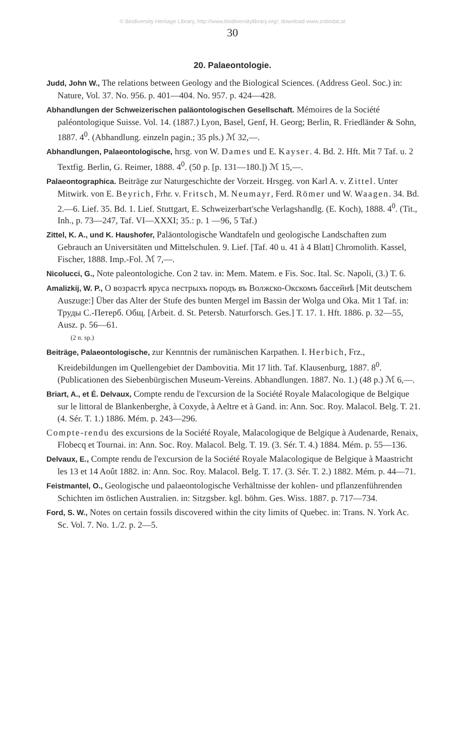© Biodiversity Heritage Library, http://www.biodiversitylibrary.org/; download www.zobodat.at
30
20. Palaeontologie.
Judd, John W., The relations between Geology and the Biological Sciences. (Address Geol. Soc.) in: Nature, Vol. 37. No. 956. p. 401—404. No. 957. p. 424—428.
Abhandlungen der Schweizerischen paläontologischen Gesellschaft. Mémoires de la Société paléontologique Suisse. Vol. 14. (1887.) Lyon, Basel, Genf, H. Georg; Berlin, R. Friedländer & Sohn, 1887. 4<sup>0</sup>. (Abhandlung. einzeln pagin.; 35 pls.) ℳ 32,—.
Abhandlungen, Palaeontologische, hrsg. von W. Dames und E. Kayser. 4. Bd. 2. Hft. Mit 7 Taf. u. 2 Textfig. Berlin, G. Reimer, 1888. 4<sup>0</sup>. (50 p. [p. 131—180.]) ℳ 15,—.
Palaeontographica. Beiträge zur Naturgeschichte der Vorzeit. Hrsgeg. von Karl A. v. Zittel. Unter Mitwirk. von E. Beyrich, Frhr. v. Fritsch, M. Neumayr, Ferd. Römer und W. Waagen. 34. Bd. 2.—6. Lief. 35. Bd. 1. Lief. Stuttgart, E. Schweizerbart'sche Verlagshandlg. (E. Koch), 1888. 4<sup>0</sup>. (Tit., Inh., p. 73—247, Taf. VI—XXXI; 35.: p. 1 —96, 5 Taf.)
Zittel, K. A., und K. Haushofer, Paläontologische Wandtafeln und geologische Landschaften zum Gebrauch an Universitäten und Mittelschulen. 9. Lief. [Taf. 40 u. 41 à 4 Blatt] Chromolith. Kassel, Fischer, 1888. Imp.-Fol. ℳ 7,—.
Nicolucci, G., Note paleontologiche. Con 2 tav. in: Mem. Matem. e Fis. Soc. Ital. Sc. Napoli, (3.) T. 6.
Amalizkij, W. P., О возрастѣ яруса пестрыхъ породъ въ Волжско-Окскомъ бассейнѣ [Mit deutschem Auszuge:] Über das Alter der Stufe des bunten Mergel im Bassin der Wolga und Oka. Mit 1 Taf. in: Труды С.-Петерб. Общ. [Arbeit. d. St. Petersb. Naturforsch. Ges.] T. 17. 1. Hft. 1886. p. 32—55, Ausz. p. 56—61.
(2 n. sp.)
Beiträge, Palaeontologische, zur Kenntnis der rumänischen Karpathen. I. Herbich, Frz., Kreidebildungen im Quellengebiet der Dambovitia. Mit 17 lith. Taf. Klausenburg, 1887. 8<sup>0</sup>. (Publicationen des Siebenbürgischen Museum-Vereins. Abhandlungen. 1887. No. 1.) (48 p.) ℳ 6,—.
Briart, A., et É. Delvaux, Compte rendu de l'excursion de la Société Royale Malacologique de Belgique sur le littoral de Blankenberghe, à Coxyde, à Aeltre et à Gand. in: Ann. Soc. Roy. Malacol. Belg. T. 21. (4. Sér. T. 1.) 1886. Mém. p. 243—296.
Compte-rendu des excursions de la Société Royale, Malacologique de Belgique à Audenarde, Renaix, Flobecq et Tournai. in: Ann. Soc. Roy. Malacol. Belg. T. 19. (3. Sér. T. 4.) 1884. Mém. p. 55—136.
Delvaux, E., Compte rendu de l'excursion de la Société Royale Malacologique de Belgique à Maastricht les 13 et 14 Août 1882. in: Ann. Soc. Roy. Malacol. Belg. T. 17. (3. Sér. T. 2.) 1882. Mém. p. 44—71.
Feistmantel, O., Geologische und palaeontologische Verhältnisse der kohlen- und pflanzenführenden Schichten im östlichen Australien. in: Sitzgsber. kgl. böhm. Ges. Wiss. 1887. p. 717—734.
Ford, S. W., Notes on certain fossils discovered within the city limits of Quebec. in: Trans. N. York Ac. Sc. Vol. 7. No. 1./2. p. 2—5.